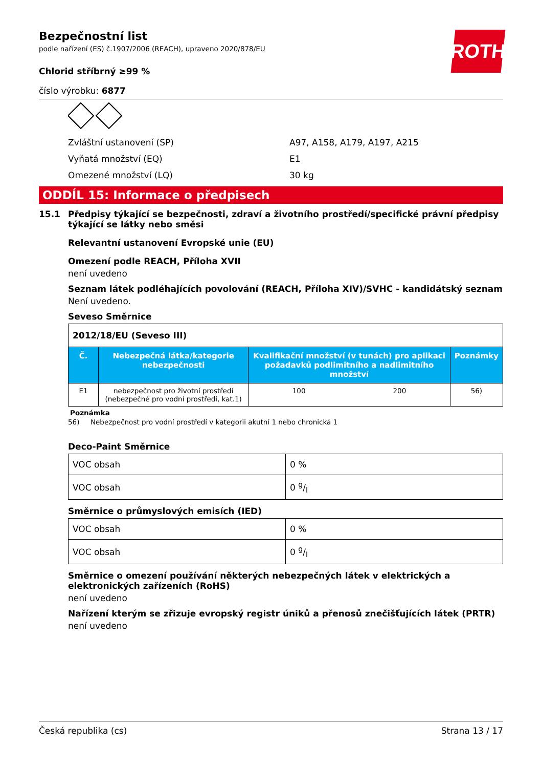Bezpečnostní list
podle nařízení (ES) č.1907/2006 (REACH), upraveno 2020/878/EU
Chlorid stříbrný ≥99 %
číslo výrobku: 6877
Zvláštní ustanovení (SP) A97, A158, A179, A197, A215
Vyňatá množství (EQ) E1
Omezené množství (LQ) 30 kg
ODDÍL 15: Informace o předpisech
15.1 Předpisy týkající se bezpečnosti, zdraví a životního prostředí/specifické právní předpisy týkající se látky nebo směsi
Relevantní ustanovení Evropské unie (EU)
Omezení podle REACH, Příloha XVII
není uvedeno
Seznam látek podléhajících povolování (REACH, Příloha XIV)/SVHC - kandidátský seznam
Není uvedeno.
Seveso Směrnice
| 2012/18/EU (Seveso III) | | | | |
| Č. | Nebezpečná látka/kategorie nebezpečnosti | Kvalifikační množství (v tunách) pro aplikaci požadavků podlimitního a nadlimitního množství | | Poznámky |
| E1 | nebezpečnost pro životní prostředí (nebezpečné pro vodní prostředí, kat.1) | 100 | 200 | 56) |
Poznámka
56) Nebezpečnost pro vodní prostředí v kategorii akutní 1 nebo chronická 1
Deco-Paint Směrnice
| VOC obsah | 0 % |
| VOC obsah | 0 g/l |
Směrnice o průmyslových emisích (IED)
| VOC obsah | 0 % |
| VOC obsah | 0 g/l |
Směrnice o omezení používání některých nebezpečných látek v elektrických a elektronických zařízeních (RoHS)
není uvedeno
Nařízení kterým se zřizuje evropský registr úniků a přenosů znečišťujících látek (PRTR)
není uvedeno
ROTH
Česká republika (cs) Strana 13 / 17